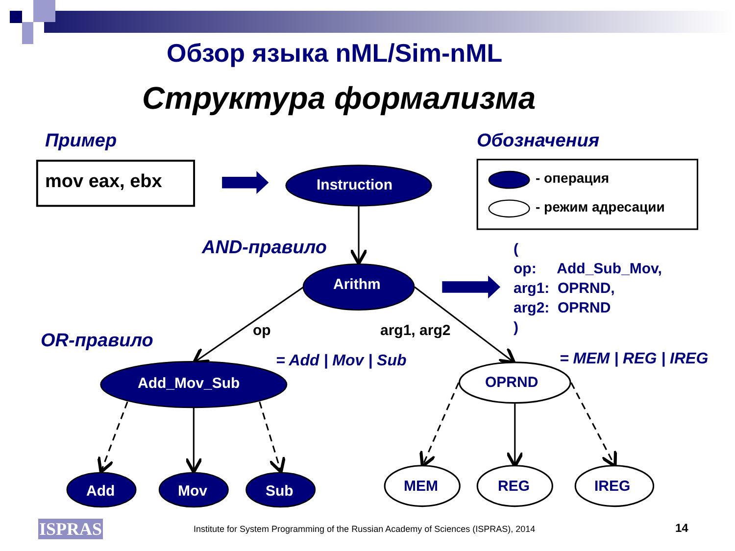Обзор языка nML/Sim-nML
Структура формализма
Пример Обозначения
mov eax, ebx Instruction - операция
- режим адресации
AND-правило
(
op: Add_Sub_Mov,
arg1: OPRND,
arg2: OPRND
)
Arithm
op arg1, arg2
OR-правило
= Add | Mov | Sub = MEM | REG | IREG
Add_Mov_Sub OPRND
Add Mov Sub MEM REG IREG
ISPRAS
Institute for System Programming of the Russian Academy of Sciences (ISPRAS), 2014
14